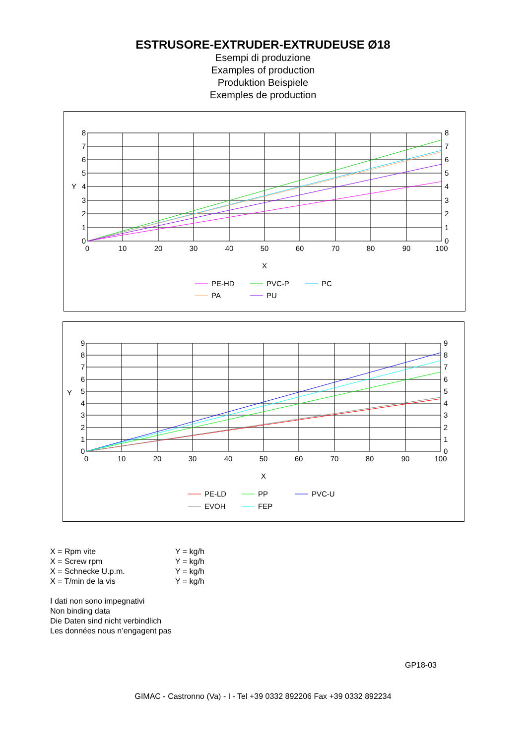ESTRUSORE-EXTRUDER-EXTRUDEUSE Ø18
Esempi di produzione
Examples of production
Produktion Beispiele
Exemples de production
0
10
20
30
40
50
60
70
80
90
100
X
0
1
2
3
4
5
6
7
8
Y
0
1
2
3
4
5
6
7
8
PE-HD
PVC-P
PC
PA
PU
0
10
20
30
40
50
60
70
80
90
100
X
0
1
2
3
4
5
6
7
8
9
Y
0
1
2
3
4
5
6
7
8
9
PE-LD
PP
PVC-U
EVOH
FEP
X = Rpm vite Y = kg/h
X = Screw rpm Y = kg/h
X = Schnecke U.p.m. Y = kg/h
X = T/min de la vis Y = kg/h
I dati non sono impegnativi
Non binding data
Die Daten sind nicht verbindlich
Les données nous n’engagent pas
GP18-03
GIMAC - Castronno (Va) - I - Tel +39 0332 892206 Fax +39 0332 892234